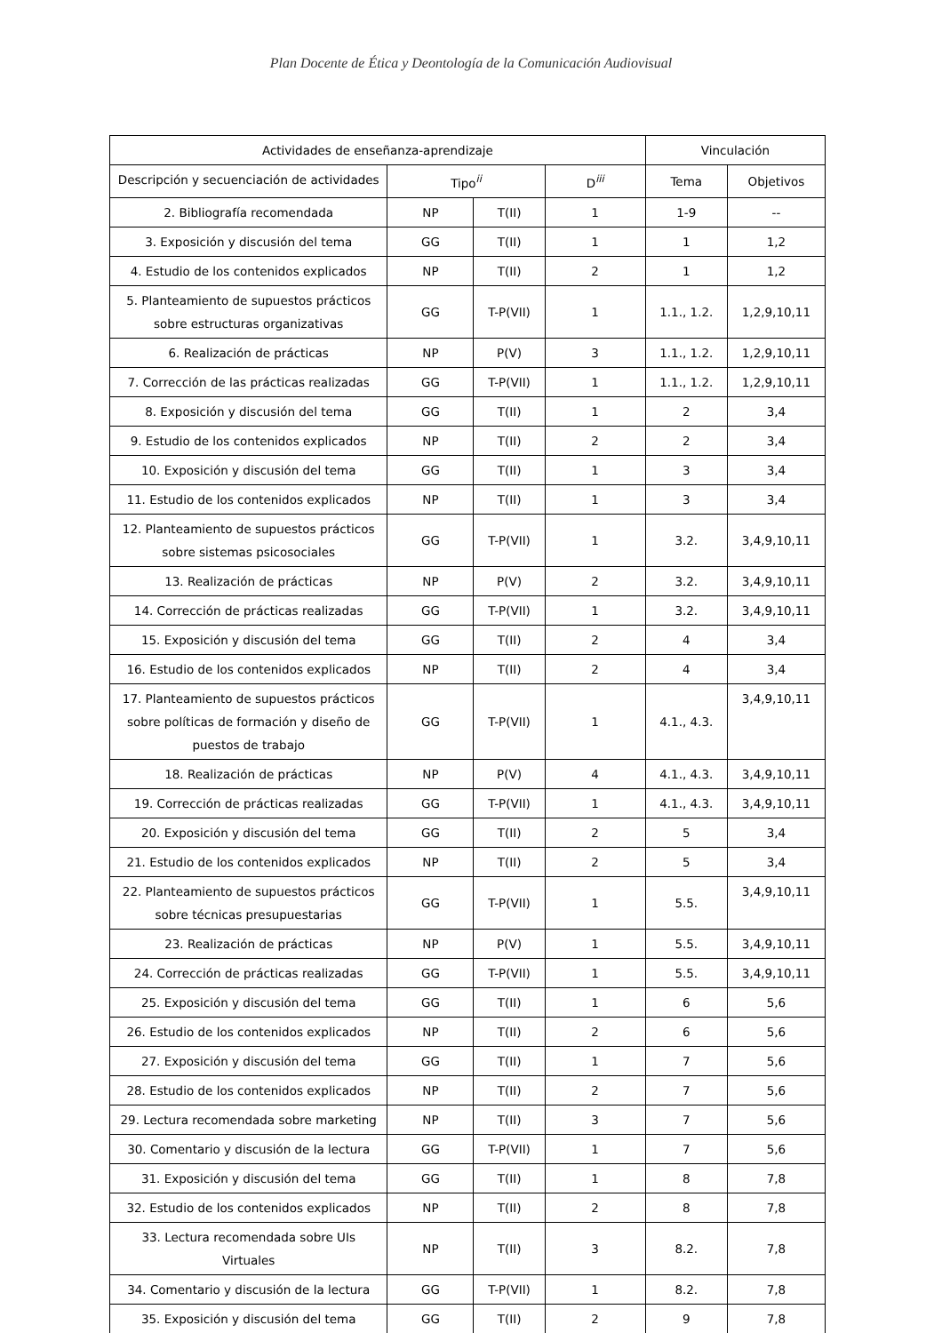Plan Docente de Ética y Deontología de la Comunicación Audiovisual
| Actividades de enseñanza-aprendizaje | | | | Vinculación | |
| --- | --- | --- | --- | --- | --- |
| Descripción y secuenciación de actividades | Tipo<sup>ii</sup> | | D<sup>iii</sup> | Tema | Objetivos |
| 2. Bibliografía recomendada | NP | T(II) | 1 | 1-9 | -- |
| 3. Exposición y discusión del tema | GG | T(II) | 1 | 1 | 1,2 |
| 4. Estudio de los contenidos explicados | NP | T(II) | 2 | 1 | 1,2 |
| 5. Planteamiento de supuestos prácticos sobre estructuras organizativas | GG | T-P(VII) | 1 | 1.1., 1.2. | 1,2,9,10,11 |
| 6. Realización de prácticas | NP | P(V) | 3 | 1.1., 1.2. | 1,2,9,10,11 |
| 7. Corrección de las prácticas realizadas | GG | T-P(VII) | 1 | 1.1., 1.2. | 1,2,9,10,11 |
| 8. Exposición y discusión del tema | GG | T(II) | 1 | 2 | 3,4 |
| 9. Estudio de los contenidos explicados | NP | T(II) | 2 | 2 | 3,4 |
| 10. Exposición y discusión del tema | GG | T(II) | 1 | 3 | 3,4 |
| 11. Estudio de los contenidos explicados | NP | T(II) | 1 | 3 | 3,4 |
| 12. Planteamiento de supuestos prácticos sobre sistemas psicosociales | GG | T-P(VII) | 1 | 3.2. | 3,4,9,10,11 |
| 13. Realización de prácticas | NP | P(V) | 2 | 3.2. | 3,4,9,10,11 |
| 14. Corrección de prácticas realizadas | GG | T-P(VII) | 1 | 3.2. | 3,4,9,10,11 |
| 15. Exposición y discusión del tema | GG | T(II) | 2 | 4 | 3,4 |
| 16. Estudio de los contenidos explicados | NP | T(II) | 2 | 4 | 3,4 |
| 17. Planteamiento de supuestos prácticos sobre políticas de formación y diseño de puestos de trabajo | GG | T-P(VII) | 1 | 4.1., 4.3. | 3,4,9,10,11 |
| 18. Realización de prácticas | NP | P(V) | 4 | 4.1., 4.3. | 3,4,9,10,11 |
| 19. Corrección de prácticas realizadas | GG | T-P(VII) | 1 | 4.1., 4.3. | 3,4,9,10,11 |
| 20. Exposición y discusión del tema | GG | T(II) | 2 | 5 | 3,4 |
| 21. Estudio de los contenidos explicados | NP | T(II) | 2 | 5 | 3,4 |
| 22. Planteamiento de supuestos prácticos sobre técnicas presupuestarias | GG | T-P(VII) | 1 | 5.5. | 3,4,9,10,11 |
| 23. Realización de prácticas | NP | P(V) | 1 | 5.5. | 3,4,9,10,11 |
| 24. Corrección de prácticas realizadas | GG | T-P(VII) | 1 | 5.5. | 3,4,9,10,11 |
| 25. Exposición y discusión del tema | GG | T(II) | 1 | 6 | 5,6 |
| 26. Estudio de los contenidos explicados | NP | T(II) | 2 | 6 | 5,6 |
| 27. Exposición y discusión del tema | GG | T(II) | 1 | 7 | 5,6 |
| 28. Estudio de los contenidos explicados | NP | T(II) | 2 | 7 | 5,6 |
| 29. Lectura recomendada sobre marketing | NP | T(II) | 3 | 7 | 5,6 |
| 30. Comentario y discusión de la lectura | GG | T-P(VII) | 1 | 7 | 5,6 |
| 31. Exposición y discusión del tema | GG | T(II) | 1 | 8 | 7,8 |
| 32. Estudio de los contenidos explicados | NP | T(II) | 2 | 8 | 7,8 |
| 33. Lectura recomendada sobre UIs Virtuales | NP | T(II) | 3 | 8.2. | 7,8 |
| 34. Comentario y discusión de la lectura | GG | T-P(VII) | 1 | 8.2. | 7,8 |
| 35. Exposición y discusión del tema | GG | T(II) | 2 | 9 | 7,8 |